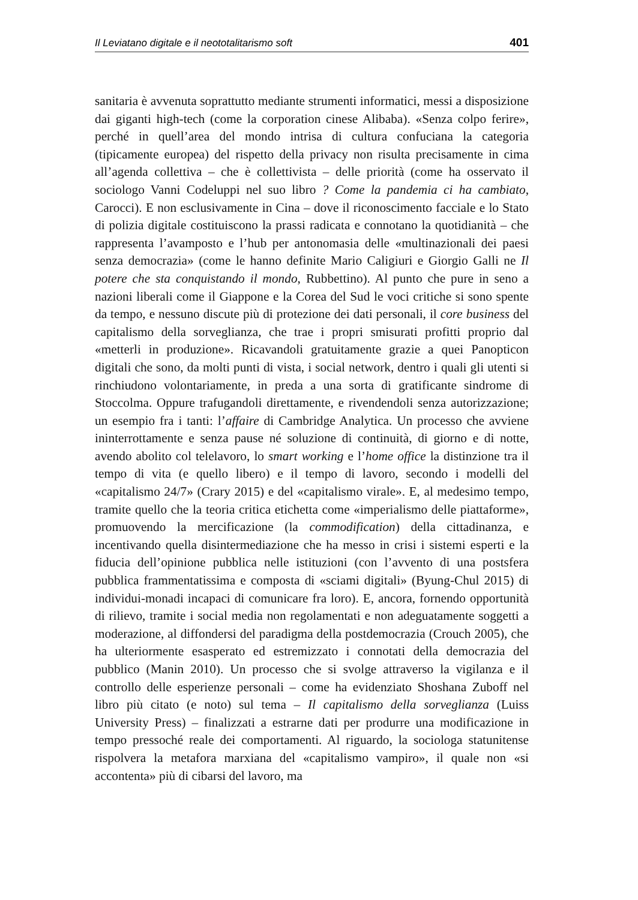Il Leviatano digitale e il neototalitarismo soft 401
sanitaria è avvenuta soprattutto mediante strumenti informatici, messi a disposizione dai giganti high-tech (come la corporation cinese Alibaba). «Senza colpo ferire», perché in quell’area del mondo intrisa di cultura confuciana la categoria (tipicamente europea) del rispetto della privacy non risulta precisamente in cima all’agenda collettiva – che è collettivista – delle priorità (come ha osservato il sociologo Vanni Codeluppi nel suo libro ? Come la pandemia ci ha cambiato, Carocci). E non esclusivamente in Cina – dove il riconoscimento facciale e lo Stato di polizia digitale costituiscono la prassi radicata e connotano la quotidianità – che rappresenta l’avamposto e l’hub per antonomasia delle «multinazionali dei paesi senza democrazia» (come le hanno definite Mario Caligiuri e Giorgio Galli ne Il potere che sta conquistando il mondo, Rubbettino). Al punto che pure in seno a nazioni liberali come il Giappone e la Corea del Sud le voci critiche si sono spente da tempo, e nessuno discute più di protezione dei dati personali, il core business del capitalismo della sorveglianza, che trae i propri smisurati profitti proprio dal «metterli in produzione». Ricavandoli gratuitamente grazie a quei Panopticon digitali che sono, da molti punti di vista, i social network, dentro i quali gli utenti si rinchiudono volontariamente, in preda a una sorta di gratificante sindrome di Stoccolma. Oppure trafugandoli direttamente, e rivendendoli senza autorizzazione; un esempio fra i tanti: l’affaire di Cambridge Analytica. Un processo che avviene ininterrottamente e senza pause né soluzione di continuità, di giorno e di notte, avendo abolito col telelavoro, lo smart working e l’home office la distinzione tra il tempo di vita (e quello libero) e il tempo di lavoro, secondo i modelli del «capitalismo 24/7» (Crary 2015) e del «capitalismo virale». E, al medesimo tempo, tramite quello che la teoria critica etichetta come «imperialismo delle piattaforme», promuovendo la mercificazione (la commodification) della cittadinanza, e incentivando quella disintermediazione che ha messo in crisi i sistemi esperti e la fiducia dell’opinione pubblica nelle istituzioni (con l’avvento di una postsfera pubblica frammentatissima e composta di «sciami digitali» (Byung-Chul 2015) di individui-monadi incapaci di comunicare fra loro). E, ancora, fornendo opportunità di rilievo, tramite i social media non regolamentati e non adeguatamente soggetti a moderazione, al diffondersi del paradigma della postdemocrazia (Crouch 2005), che ha ulteriormente esasperato ed estremizzato i connotati della democrazia del pubblico (Manin 2010). Un processo che si svolge attraverso la vigilanza e il controllo delle esperienze personali – come ha evidenziato Shoshana Zuboff nel libro più citato (e noto) sul tema – Il capitalismo della sorveglianza (Luiss University Press) – finalizzati a estrarne dati per produrre una modificazione in tempo pressoché reale dei comportamenti. Al riguardo, la sociologa statunitense rispolvera la metafora marxiana del «capitalismo vampiro», il quale non «si accontenta» più di cibarsi del lavoro, ma